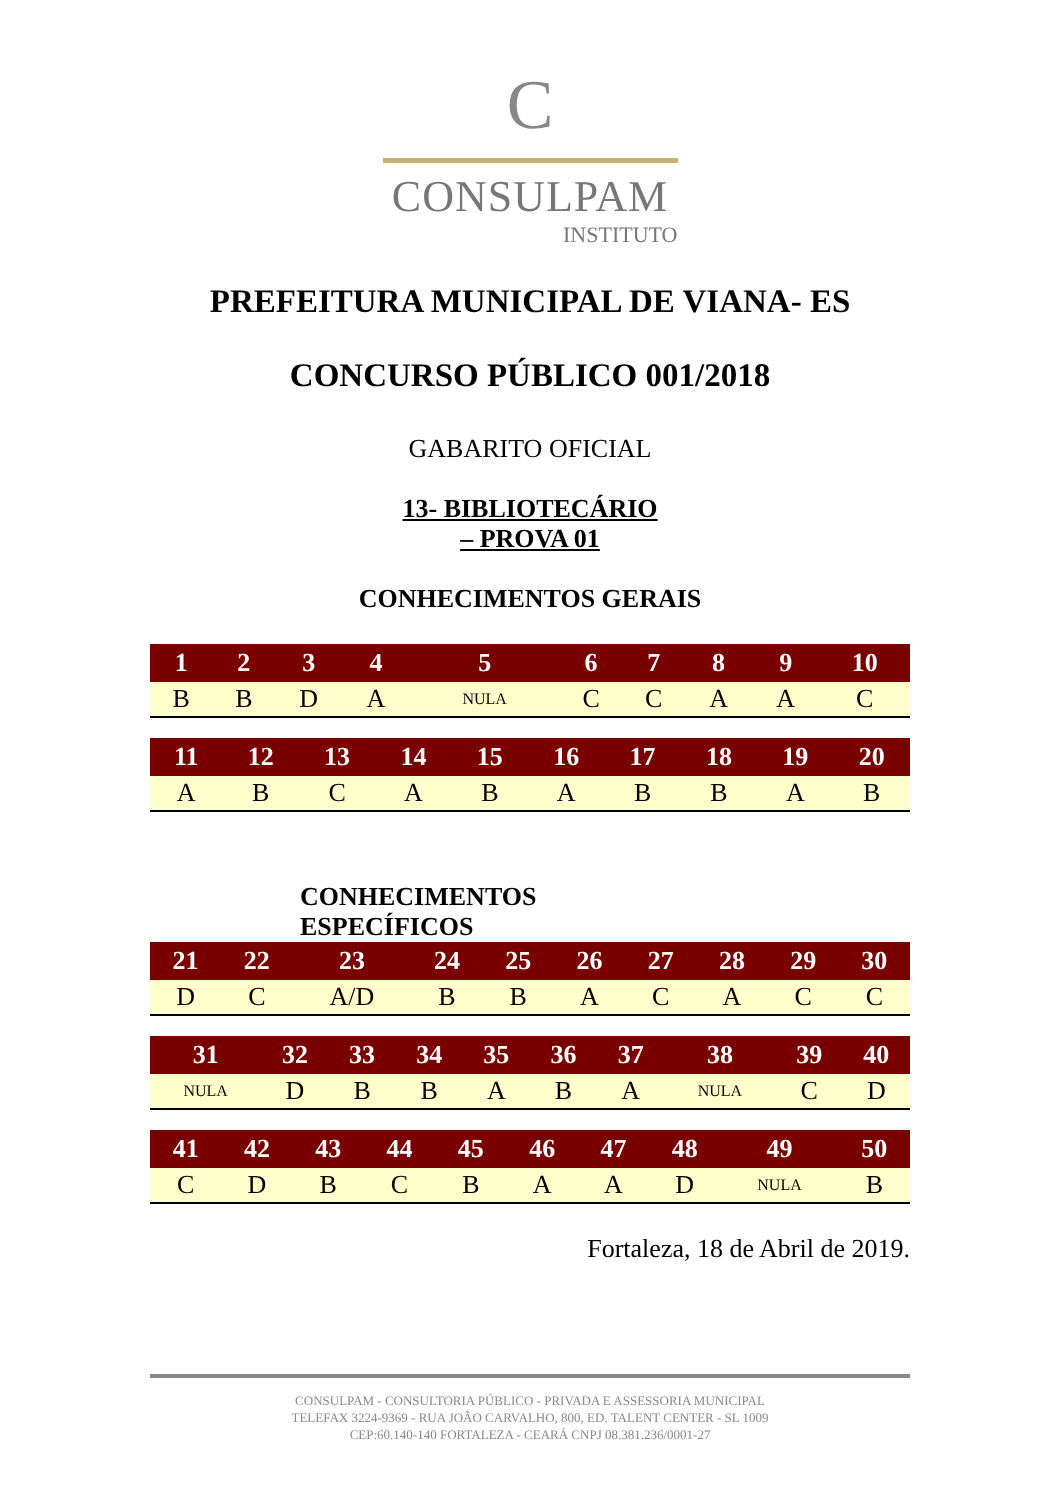C
CONSULPAM
INSTITUTO
PREFEITURA MUNICIPAL DE VIANA- ES
CONCURSO PÚBLICO 001/2018
GABARITO OFICIAL
13- BIBLIOTECÁRIO
– PROVA 01
CONHECIMENTOS GERAIS
| 1 | 2 | 3 | 4 | 5 | 6 | 7 | 8 | 9 | 10 |
| --- | --- | --- | --- | --- | --- | --- | --- | --- | --- |
| B | B | D | A | NULA | C | C | A | A | C |
| 11 | 12 | 13 | 14 | 15 | 16 | 17 | 18 | 19 | 20 |
| --- | --- | --- | --- | --- | --- | --- | --- | --- | --- |
| A | B | C | A | B | A | B | B | A | B |
CONHECIMENTOS
ESPECÍFICOS
| 21 | 22 | 23 | 24 | 25 | 26 | 27 | 28 | 29 | 30 |
| --- | --- | --- | --- | --- | --- | --- | --- | --- | --- |
| D | C | A/D | B | B | A | C | A | C | C |
| 31 | 32 | 33 | 34 | 35 | 36 | 37 | 38 | 39 | 40 |
| --- | --- | --- | --- | --- | --- | --- | --- | --- | --- |
| NULA | D | B | B | A | B | A | NULA | C | D |
| 41 | 42 | 43 | 44 | 45 | 46 | 47 | 48 | 49 | 50 |
| --- | --- | --- | --- | --- | --- | --- | --- | --- | --- |
| C | D | B | C | B | A | A | D | NULA | B |
Fortaleza, 18 de Abril de 2019.
CONSULPAM - CONSULTORIA PÚBLICO - PRIVADA E ASSESSORIA MUNICIPAL
TELEFAX 3224-9369 - RUA JOÃO CARVALHO, 800, ED. TALENT CENTER - SL 1009
CEP:60.140-140 FORTALEZA - CEARÁ CNPJ 08.381.236/0001-27